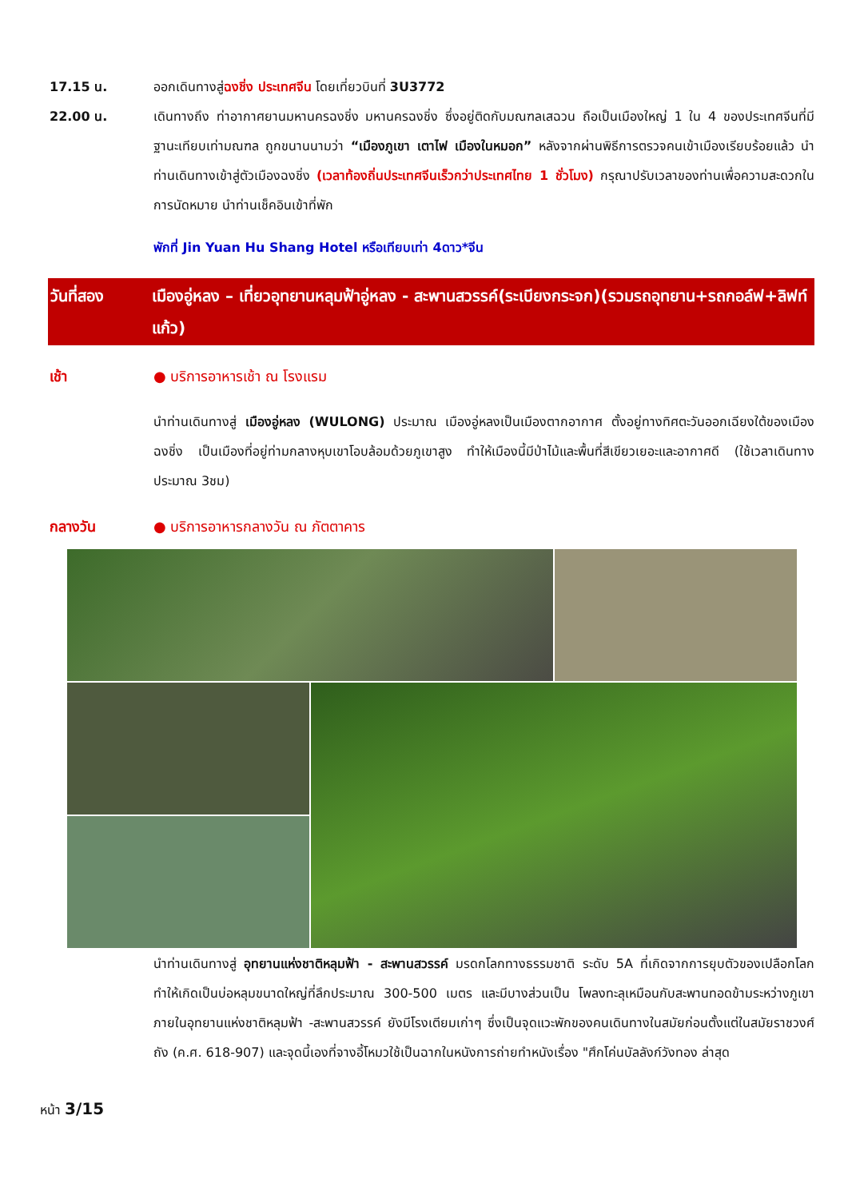17.15 น. ออกเดินทางสู่ฉงชิ่ง ประเทศจีน โดยเที่ยวบินที่ 3U3772
22.00 น. เดินทางถึง ท่าอากาศยานมหานครฉงชิ่ง มหานครฉงชิ่ง ซึ่งอยู่ติดกับมณฑลเสฉวน ถือเป็นเมืองใหญ่ 1 ใน 4 ของประเทศจีนที่มีฐานะเทียบเท่ามณฑล ถูกขนานนามว่า “เมืองภูเขา เตาไฟ เมืองในหมอก” หลังจากผ่านพิธีการตรวจคนเข้าเมืองเรียบร้อยแล้ว นำท่านเดินทางเข้าสู่ตัวเมืองฉงชิ่ง (เวลาท้องถิ่นประเทศจีนเร็วกว่าประเทศไทย 1 ชั่วโมง) กรุณาปรับเวลาของท่านเพื่อความสะดวกในการนัดหมาย นำท่านเช็คอินเข้าที่พัก
พักที่ Jin Yuan Hu Shang Hotel หรือเทียบเท่า 4ดาว*จีน
วันที่สอง เมืองอู่หลง – เที่ยวอุทยานหลุมฟ้าอู่หลง - สะพานสวรรค์(ระเบียงกระจก)(รวมรถอุทยาน+รถกอล์ฟ+ลิฟท์แก้ว)
เช้า ● บริการอาหารเช้า ณ โรงแรม
นำท่านเดินทางสู่ เมืองอู่หลง (WULONG) ประมาณ เมืองอู่หลงเป็นเมืองตากอากาศ ตั้งอยู่ทางทิศตะวันออกเฉียงใต้ของเมืองฉงชิ่ง เป็นเมืองที่อยู่ท่ามกลางหุบเขาโอบล้อมด้วยภูเขาสูง ทำให้เมืองนี้มีป่าไม้และพื้นที่สีเขียวเยอะและอากาศดี (ใช้เวลาเดินทางประมาณ 3ชม)
กลางวัน ● บริการอาหารกลางวัน ณ ภัตตาคาร
นำท่านเดินทางสู่ อุทยานแห่งชาติหลุมฟ้า - สะพานสวรรค์ มรดกโลกทางธรรมชาติ ระดับ 5A ที่เกิดจากการยุบตัวของเปลือกโลก ทำให้เกิดเป็นบ่อหลุมขนาดใหญ่ที่ลึกประมาณ 300-500 เมตร และมีบางส่วนเป็น โพลงทะลุเหมือนกับสะพานทอดข้ามระหว่างภูเขา ภายในอุทยานแห่งชาติหลุมฟ้า -สะพานสวรรค์ ยังมีโรงเตียมเก่าๆ ซึ่งเป็นจุดแวะพักของคนเดินทางในสมัยก่อนตั้งแต่ในสมัยราชวงศ์ถัง (ค.ศ. 618-907) และจุดนี้เองที่จางอี้โหมวใช้เป็นฉากในหนังการถ่ายทำหนังเรื่อง "ศึกโค่นบัลลังก์วังทอง ล่าสุด
หน้า 3/15